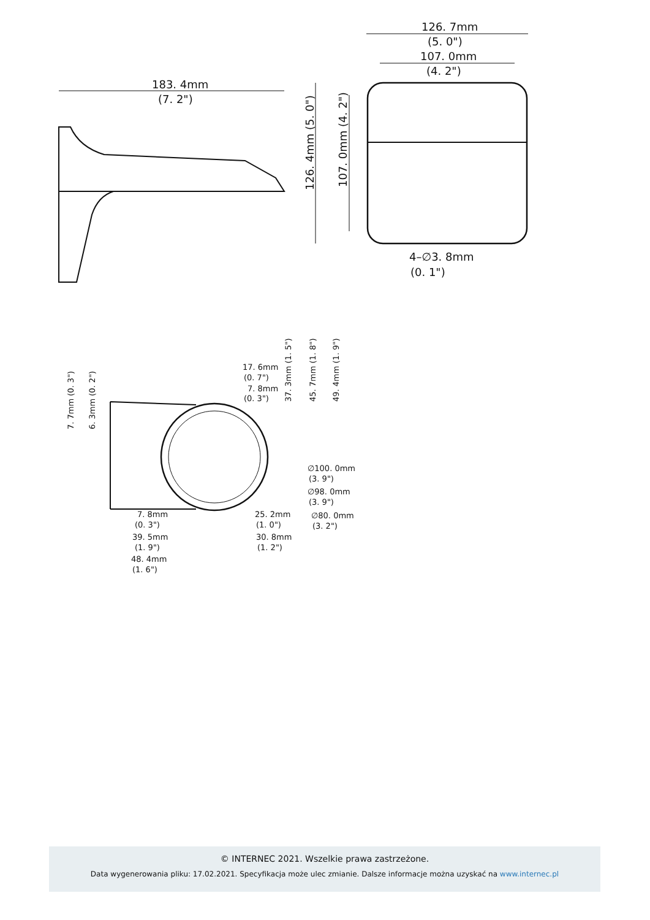183. 4mm
(7. 2")
126. 7mm
(5. 0")
107. 0mm
(4. 2")
126. 4mm (5. 0")
107. 0mm (4. 2")
4–∅3. 8mm
(0. 1")
17. 6mm
(0. 7")
7. 8mm
(0. 3")
∅100. 0mm
(3. 9")
∅98. 0mm
(3. 9")
∅80. 0mm
(3. 2")
7. 8mm
(0. 3")
39. 5mm
(1. 9")
48. 4mm
(1. 6")
25. 2mm
(1. 0")
30. 8mm
(1. 2")
37. 3mm (1. 5")
45. 7mm (1. 8")
49. 4mm (1. 9")
7. 7mm (0. 3")
6. 3mm (0. 2")
© INTERNEC 2021. Wszelkie prawa zastrzeżone.
Data wygenerowania pliku: 17.02.2021. Specyfikacja może ulec zmianie. Dalsze informacje można uzyskać na www.internec.pl